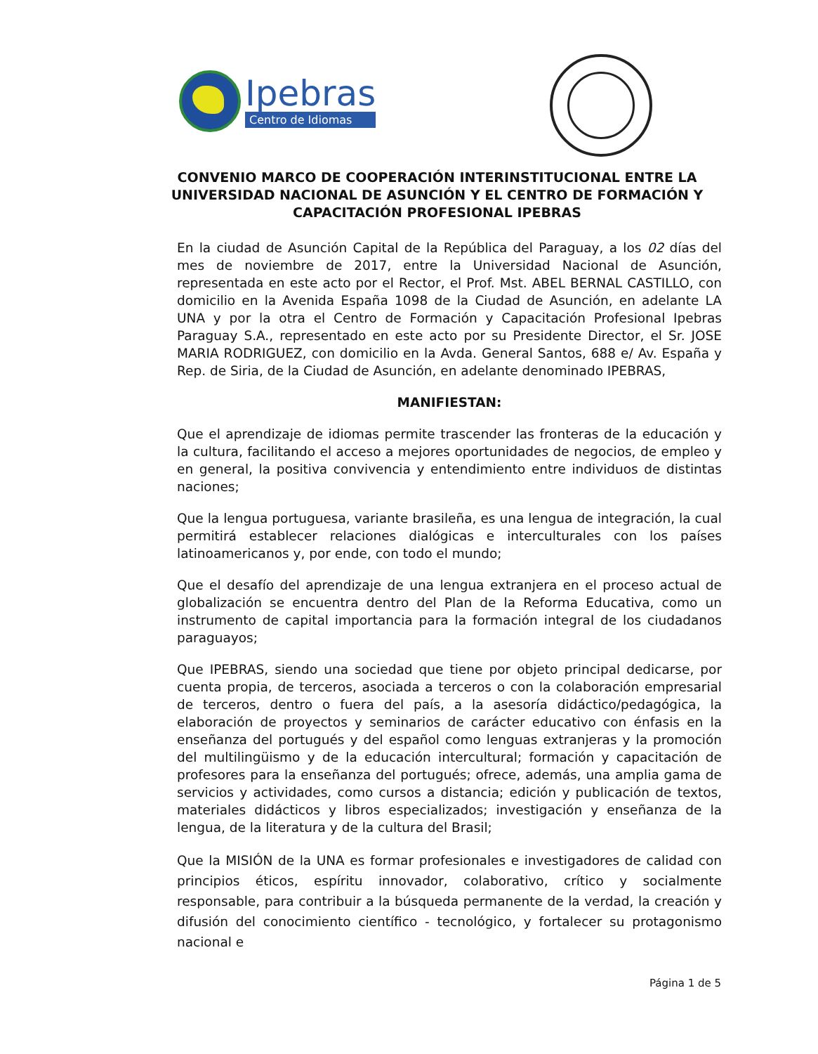Ipebras
Centro de Idiomas
CONVENIO MARCO DE COOPERACIÓN INTERINSTITUCIONAL ENTRE LA UNIVERSIDAD NACIONAL DE ASUNCIÓN Y EL CENTRO DE FORMACIÓN Y CAPACITACIÓN PROFESIONAL IPEBRAS
En la ciudad de Asunción Capital de la República del Paraguay, a los 02 días del mes de noviembre de 2017, entre la Universidad Nacional de Asunción, representada en este acto por el Rector, el Prof. Mst. ABEL BERNAL CASTILLO, con domicilio en la Avenida España 1098 de la Ciudad de Asunción, en adelante LA UNA y por la otra el Centro de Formación y Capacitación Profesional Ipebras Paraguay S.A., representado en este acto por su Presidente Director, el Sr. JOSE MARIA RODRIGUEZ, con domicilio en la Avda. General Santos, 688 e/ Av. España y Rep. de Siria, de la Ciudad de Asunción, en adelante denominado IPEBRAS,
MANIFIESTAN:
Que el aprendizaje de idiomas permite trascender las fronteras de la educación y la cultura, facilitando el acceso a mejores oportunidades de negocios, de empleo y en general, la positiva convivencia y entendimiento entre individuos de distintas naciones;
Que la lengua portuguesa, variante brasileña, es una lengua de integración, la cual permitirá establecer relaciones dialógicas e interculturales con los países latinoamericanos y, por ende, con todo el mundo;
Que el desafío del aprendizaje de una lengua extranjera en el proceso actual de globalización se encuentra dentro del Plan de la Reforma Educativa, como un instrumento de capital importancia para la formación integral de los ciudadanos paraguayos;
Que IPEBRAS, siendo una sociedad que tiene por objeto principal dedicarse, por cuenta propia, de terceros, asociada a terceros o con la colaboración empresarial de terceros, dentro o fuera del país, a la asesoría didáctico/pedagógica, la elaboración de proyectos y seminarios de carácter educativo con énfasis en la enseñanza del portugués y del español como lenguas extranjeras y la promoción del multilingüismo y de la educación intercultural; formación y capacitación de profesores para la enseñanza del portugués; ofrece, además, una amplia gama de servicios y actividades, como cursos a distancia; edición y publicación de textos, materiales didácticos y libros especializados; investigación y enseñanza de la lengua, de la literatura y de la cultura del Brasil;
Que la MISIÓN de la UNA es formar profesionales e investigadores de calidad con principios éticos, espíritu innovador, colaborativo, crítico y socialmente responsable, para contribuir a la búsqueda permanente de la verdad, la creación y difusión del conocimiento científico - tecnológico, y fortalecer su protagonismo nacional e
Página 1 de 5